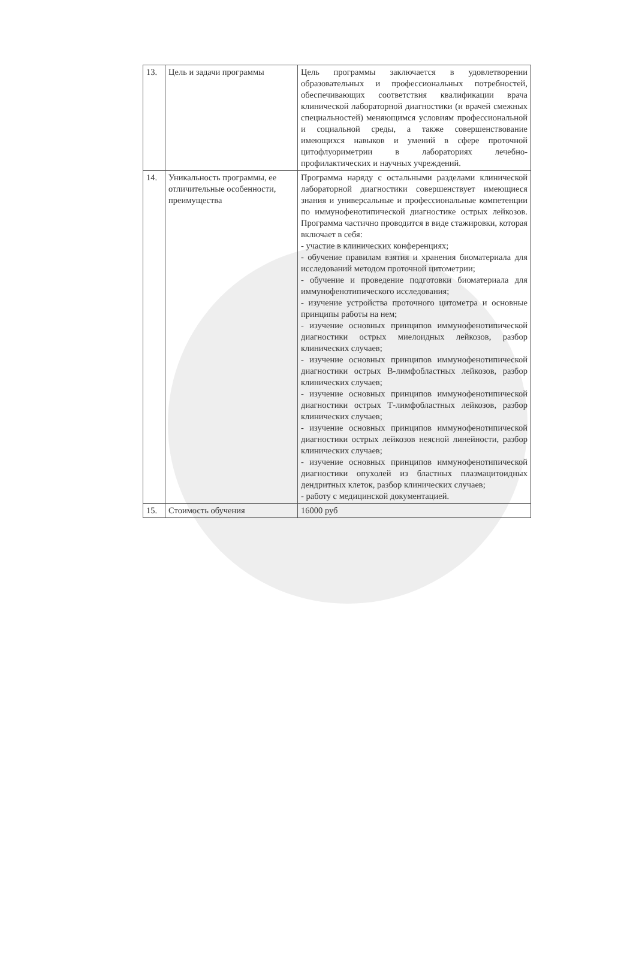| 13. | Цель и задачи программы | Цель программы заключается в удовлетворении образовательных и профессиональных потребностей, обеспечивающих соответствия квалификации врача клинической лабораторной диагностики (и врачей смежных специальностей) меняющимся условиям профессиональной и социальной среды, а также совершенствование имеющихся навыков и умений в сфере проточной цитофлуориметрии в лабораториях лечебно-профилактических и научных учреждений. |
| 14. | Уникальность программы, ее отличительные особенности, преимущества | Программа наряду с остальными разделами клинической лабораторной диагностики совершенствует имеющиеся знания и универсальные и профессиональные компетенции по иммунофенотипической диагностике острых лейкозов. Программа частично проводится в виде стажировки, которая включает в себя: - участие в клинических конференциях; - обучение правилам взятия и хранения биоматериала для исследований методом проточной цитометрии; - обучение и проведение подготовки биоматериала для иммунофенотипического исследования; - изучение устройства проточного цитометра и основные принципы работы на нем; - изучение основных принципов иммунофенотипической диагностики острых миелоидных лейкозов, разбор клинических случаев; - изучение основных принципов иммунофенотипической диагностики острых В-лимфобластных лейкозов, разбор клинических случаев; - изучение основных принципов иммунофенотипической диагностики острых Т-лимфобластных лейкозов, разбор клинических случаев; - изучение основных принципов иммунофенотипической диагностики острых лейкозов неясной линейности, разбор клинических случаев; - изучение основных принципов иммунофенотипической диагностики опухолей из бластных плазмацитоидных дендритных клеток, разбор клинических случаев; - работу с медицинской документацией. |
| 15. | Стоимость обучения | 16000 руб |